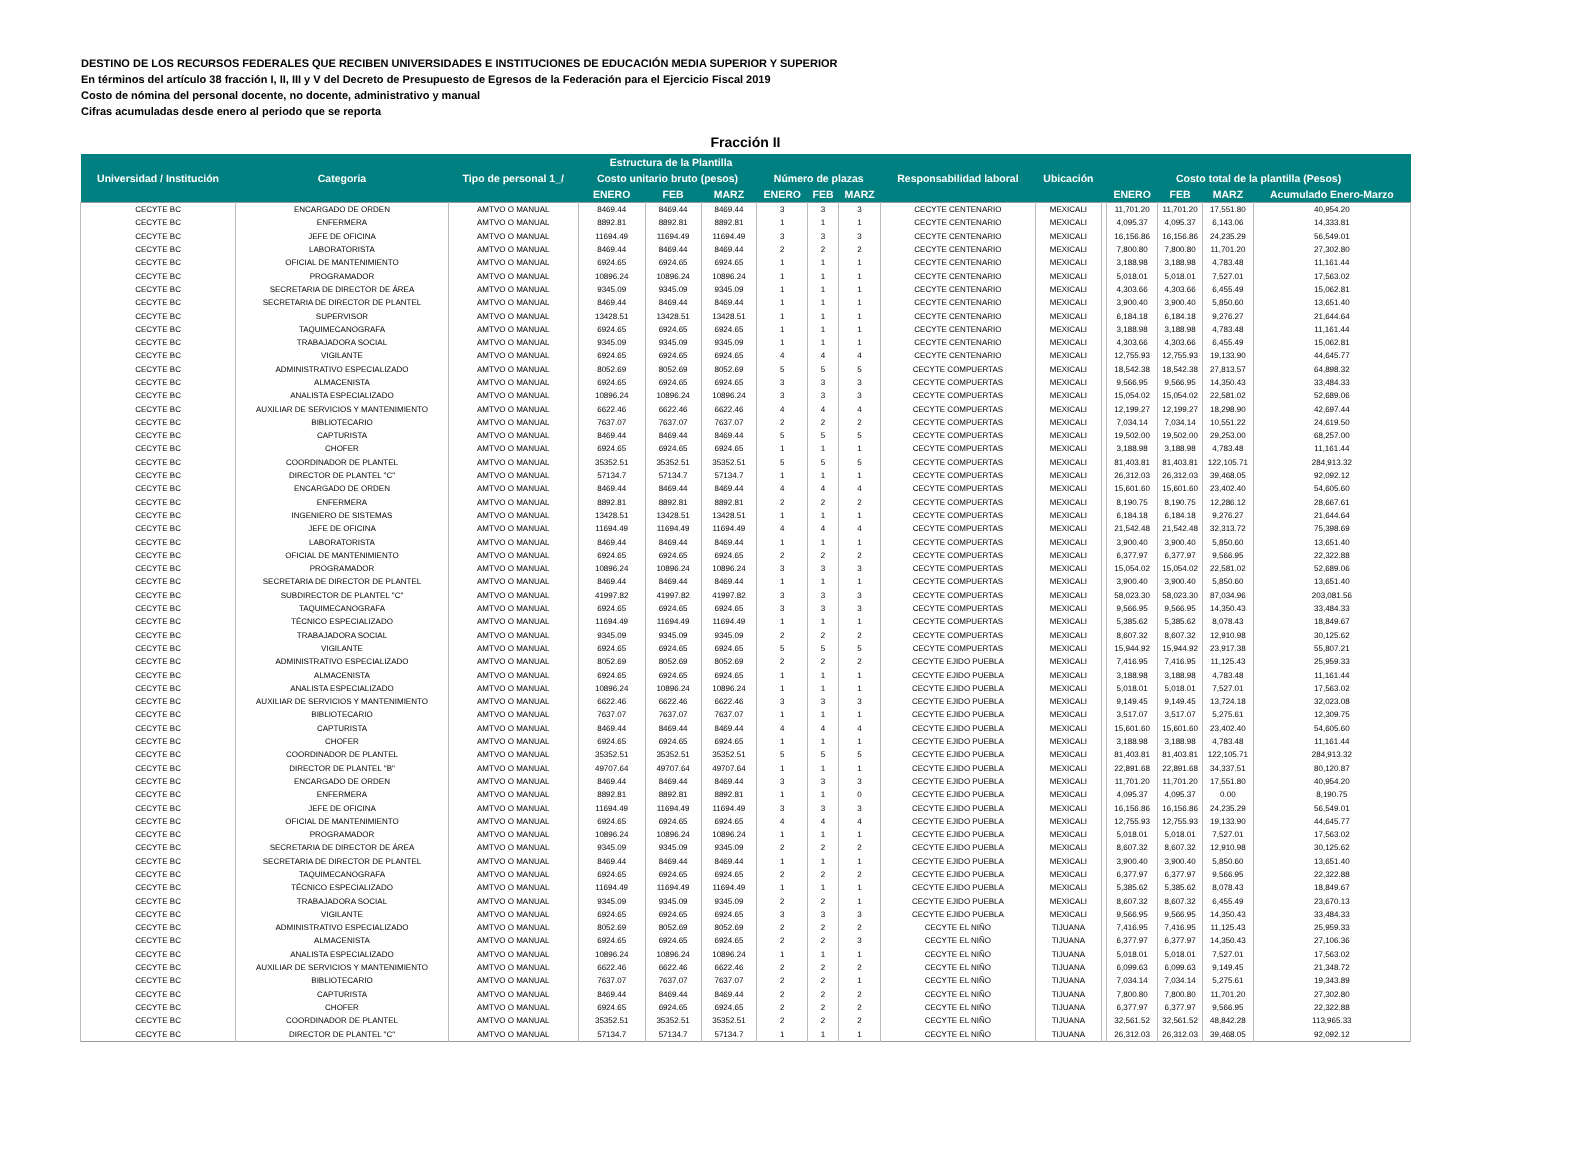DESTINO DE LOS RECURSOS FEDERALES QUE RECIBEN UNIVERSIDADES E INSTITUCIONES DE EDUCACIÓN MEDIA SUPERIOR Y SUPERIOR
En términos del artículo 38 fracción I, II, III y V del Decreto de Presupuesto de Egresos de la Federación para el Ejercicio Fiscal 2019
Costo de nómina del personal docente, no docente, administrativo y manual
Cifras acumuladas desde enero al periodo que se reporta
Fracción II
| Universidad / Institución | Estructura de la Plantilla | | | | | | | | | | | | | | |
| --- | --- | --- | --- | --- | --- | --- | --- | --- | --- | --- | --- | --- | --- | --- | --- |
| | Categoria | Tipo de personal 1_/ | Costo unitario bruto (pesos) | | | Número de plazas | | | Responsabilidad laboral | Ubicación | | Costo total de la plantilla (Pesos) | | | |
| | | | ENERO | FEB | MARZ | ENERO | FEB | MARZ | | | | ENERO | FEB | MARZ | Acumulado Enero-Marzo |
| CECYTE BC | ENCARGADO DE ORDEN | AMTVO O MANUAL | 8469.44 | 8469.44 | 8469.44 | 3 | 3 | 3 | CECYTE CENTENARIO | MEXICALI | | 11,701.20 | 11,701.20 | 17,551.80 | 40,954.20 |
| CECYTE BC | ENFERMERA | AMTVO O MANUAL | 8892.81 | 8892.81 | 8892.81 | 1 | 1 | 1 | CECYTE CENTENARIO | MEXICALI | | 4,095.37 | 4,095.37 | 6,143.06 | 14,333.81 |
| CECYTE BC | JEFE DE OFICINA | AMTVO O MANUAL | 11694.49 | 11694.49 | 11694.49 | 3 | 3 | 3 | CECYTE CENTENARIO | MEXICALI | | 16,156.86 | 16,156.86 | 24,235.29 | 56,549.01 |
| CECYTE BC | LABORATORISTA | AMTVO O MANUAL | 8469.44 | 8469.44 | 8469.44 | 2 | 2 | 2 | CECYTE CENTENARIO | MEXICALI | | 7,800.80 | 7,800.80 | 11,701.20 | 27,302.80 |
| CECYTE BC | OFICIAL DE MANTENIMIENTO | AMTVO O MANUAL | 6924.65 | 6924.65 | 6924.65 | 1 | 1 | 1 | CECYTE CENTENARIO | MEXICALI | | 3,188.98 | 3,188.98 | 4,783.48 | 11,161.44 |
| CECYTE BC | PROGRAMADOR | AMTVO O MANUAL | 10896.24 | 10896.24 | 10896.24 | 1 | 1 | 1 | CECYTE CENTENARIO | MEXICALI | | 5,018.01 | 5,018.01 | 7,527.01 | 17,563.02 |
| CECYTE BC | SECRETARIA DE DIRECTOR DE ÁREA | AMTVO O MANUAL | 9345.09 | 9345.09 | 9345.09 | 1 | 1 | 1 | CECYTE CENTENARIO | MEXICALI | | 4,303.66 | 4,303.66 | 6,455.49 | 15,062.81 |
| CECYTE BC | SECRETARIA DE DIRECTOR DE PLANTEL | AMTVO O MANUAL | 8469.44 | 8469.44 | 8469.44 | 1 | 1 | 1 | CECYTE CENTENARIO | MEXICALI | | 3,900.40 | 3,900.40 | 5,850.60 | 13,651.40 |
| CECYTE BC | SUPERVISOR | AMTVO O MANUAL | 13428.51 | 13428.51 | 13428.51 | 1 | 1 | 1 | CECYTE CENTENARIO | MEXICALI | | 6,184.18 | 6,184.18 | 9,276.27 | 21,644.64 |
| CECYTE BC | TAQUIMECANOGRAFA | AMTVO O MANUAL | 6924.65 | 6924.65 | 6924.65 | 1 | 1 | 1 | CECYTE CENTENARIO | MEXICALI | | 3,188.98 | 3,188.98 | 4,783.48 | 11,161.44 |
| CECYTE BC | TRABAJADORA SOCIAL | AMTVO O MANUAL | 9345.09 | 9345.09 | 9345.09 | 1 | 1 | 1 | CECYTE CENTENARIO | MEXICALI | | 4,303.66 | 4,303.66 | 6,455.49 | 15,062.81 |
| CECYTE BC | VIGILANTE | AMTVO O MANUAL | 6924.65 | 6924.65 | 6924.65 | 4 | 4 | 4 | CECYTE CENTENARIO | MEXICALI | | 12,755.93 | 12,755.93 | 19,133.90 | 44,645.77 |
| CECYTE BC | ADMINISTRATIVO ESPECIALIZADO | AMTVO O MANUAL | 8052.69 | 8052.69 | 8052.69 | 5 | 5 | 5 | CECYTE COMPUERTAS | MEXICALI | | 18,542.38 | 18,542.38 | 27,813.57 | 64,898.32 |
| CECYTE BC | ALMACENISTA | AMTVO O MANUAL | 6924.65 | 6924.65 | 6924.65 | 3 | 3 | 3 | CECYTE COMPUERTAS | MEXICALI | | 9,566.95 | 9,566.95 | 14,350.43 | 33,484.33 |
| CECYTE BC | ANALISTA ESPECIALIZADO | AMTVO O MANUAL | 10896.24 | 10896.24 | 10896.24 | 3 | 3 | 3 | CECYTE COMPUERTAS | MEXICALI | | 15,054.02 | 15,054.02 | 22,581.02 | 52,689.06 |
| CECYTE BC | AUXILIAR DE SERVICIOS Y MANTENIMIENTO | AMTVO O MANUAL | 6622.46 | 6622.46 | 6622.46 | 4 | 4 | 4 | CECYTE COMPUERTAS | MEXICALI | | 12,199.27 | 12,199.27 | 18,298.90 | 42,697.44 |
| CECYTE BC | BIBLIOTECARIO | AMTVO O MANUAL | 7637.07 | 7637.07 | 7637.07 | 2 | 2 | 2 | CECYTE COMPUERTAS | MEXICALI | | 7,034.14 | 7,034.14 | 10,551.22 | 24,619.50 |
| CECYTE BC | CAPTURISTA | AMTVO O MANUAL | 8469.44 | 8469.44 | 8469.44 | 5 | 5 | 5 | CECYTE COMPUERTAS | MEXICALI | | 19,502.00 | 19,502.00 | 29,253.00 | 68,257.00 |
| CECYTE BC | CHOFER | AMTVO O MANUAL | 6924.65 | 6924.65 | 6924.65 | 1 | 1 | 1 | CECYTE COMPUERTAS | MEXICALI | | 3,188.98 | 3,188.98 | 4,783.48 | 11,161.44 |
| CECYTE BC | COORDINADOR DE PLANTEL | AMTVO O MANUAL | 35352.51 | 35352.51 | 35352.51 | 5 | 5 | 5 | CECYTE COMPUERTAS | MEXICALI | | 81,403.81 | 81,403.81 | 122,105.71 | 284,913.32 |
| CECYTE BC | DIRECTOR DE PLANTEL "C" | AMTVO O MANUAL | 57134.7 | 57134.7 | 57134.7 | 1 | 1 | 1 | CECYTE COMPUERTAS | MEXICALI | | 26,312.03 | 26,312.03 | 39,468.05 | 92,092.12 |
| CECYTE BC | ENCARGADO DE ORDEN | AMTVO O MANUAL | 8469.44 | 8469.44 | 8469.44 | 4 | 4 | 4 | CECYTE COMPUERTAS | MEXICALI | | 15,601.60 | 15,601.60 | 23,402.40 | 54,605.60 |
| CECYTE BC | ENFERMERA | AMTVO O MANUAL | 8892.81 | 8892.81 | 8892.81 | 2 | 2 | 2 | CECYTE COMPUERTAS | MEXICALI | | 8,190.75 | 8,190.75 | 12,286.12 | 28,667.61 |
| CECYTE BC | INGENIERO DE SISTEMAS | AMTVO O MANUAL | 13428.51 | 13428.51 | 13428.51 | 1 | 1 | 1 | CECYTE COMPUERTAS | MEXICALI | | 6,184.18 | 6,184.18 | 9,276.27 | 21,644.64 |
| CECYTE BC | JEFE DE OFICINA | AMTVO O MANUAL | 11694.49 | 11694.49 | 11694.49 | 4 | 4 | 4 | CECYTE COMPUERTAS | MEXICALI | | 21,542.48 | 21,542.48 | 32,313.72 | 75,398.69 |
| CECYTE BC | LABORATORISTA | AMTVO O MANUAL | 8469.44 | 8469.44 | 8469.44 | 1 | 1 | 1 | CECYTE COMPUERTAS | MEXICALI | | 3,900.40 | 3,900.40 | 5,850.60 | 13,651.40 |
| CECYTE BC | OFICIAL DE MANTENIMIENTO | AMTVO O MANUAL | 6924.65 | 6924.65 | 6924.65 | 2 | 2 | 2 | CECYTE COMPUERTAS | MEXICALI | | 6,377.97 | 6,377.97 | 9,566.95 | 22,322.88 |
| CECYTE BC | PROGRAMADOR | AMTVO O MANUAL | 10896.24 | 10896.24 | 10896.24 | 3 | 3 | 3 | CECYTE COMPUERTAS | MEXICALI | | 15,054.02 | 15,054.02 | 22,581.02 | 52,689.06 |
| CECYTE BC | SECRETARIA DE DIRECTOR DE PLANTEL | AMTVO O MANUAL | 8469.44 | 8469.44 | 8469.44 | 1 | 1 | 1 | CECYTE COMPUERTAS | MEXICALI | | 3,900.40 | 3,900.40 | 5,850.60 | 13,651.40 |
| CECYTE BC | SUBDIRECTOR DE PLANTEL "C" | AMTVO O MANUAL | 41997.82 | 41997.82 | 41997.82 | 3 | 3 | 3 | CECYTE COMPUERTAS | MEXICALI | | 58,023.30 | 58,023.30 | 87,034.96 | 203,081.56 |
| CECYTE BC | TAQUIMECANOGRAFA | AMTVO O MANUAL | 6924.65 | 6924.65 | 6924.65 | 3 | 3 | 3 | CECYTE COMPUERTAS | MEXICALI | | 9,566.95 | 9,566.95 | 14,350.43 | 33,484.33 |
| CECYTE BC | TÉCNICO ESPECIALIZADO | AMTVO O MANUAL | 11694.49 | 11694.49 | 11694.49 | 1 | 1 | 1 | CECYTE COMPUERTAS | MEXICALI | | 5,385.62 | 5,385.62 | 8,078.43 | 18,849.67 |
| CECYTE BC | TRABAJADORA SOCIAL | AMTVO O MANUAL | 9345.09 | 9345.09 | 9345.09 | 2 | 2 | 2 | CECYTE COMPUERTAS | MEXICALI | | 8,607.32 | 8,607.32 | 12,910.98 | 30,125.62 |
| CECYTE BC | VIGILANTE | AMTVO O MANUAL | 6924.65 | 6924.65 | 6924.65 | 5 | 5 | 5 | CECYTE COMPUERTAS | MEXICALI | | 15,944.92 | 15,944.92 | 23,917.38 | 55,807.21 |
| CECYTE BC | ADMINISTRATIVO ESPECIALIZADO | AMTVO O MANUAL | 8052.69 | 8052.69 | 8052.69 | 2 | 2 | 2 | CECYTE EJIDO PUEBLA | MEXICALI | | 7,416.95 | 7,416.95 | 11,125.43 | 25,959.33 |
| CECYTE BC | ALMACENISTA | AMTVO O MANUAL | 6924.65 | 6924.65 | 6924.65 | 1 | 1 | 1 | CECYTE EJIDO PUEBLA | MEXICALI | | 3,188.98 | 3,188.98 | 4,783.48 | 11,161.44 |
| CECYTE BC | ANALISTA ESPECIALIZADO | AMTVO O MANUAL | 10896.24 | 10896.24 | 10896.24 | 1 | 1 | 1 | CECYTE EJIDO PUEBLA | MEXICALI | | 5,018.01 | 5,018.01 | 7,527.01 | 17,563.02 |
| CECYTE BC | AUXILIAR DE SERVICIOS Y MANTENIMIENTO | AMTVO O MANUAL | 6622.46 | 6622.46 | 6622.46 | 3 | 3 | 3 | CECYTE EJIDO PUEBLA | MEXICALI | | 9,149.45 | 9,149.45 | 13,724.18 | 32,023.08 |
| CECYTE BC | BIBLIOTECARIO | AMTVO O MANUAL | 7637.07 | 7637.07 | 7637.07 | 1 | 1 | 1 | CECYTE EJIDO PUEBLA | MEXICALI | | 3,517.07 | 3,517.07 | 5,275.61 | 12,309.75 |
| CECYTE BC | CAPTURISTA | AMTVO O MANUAL | 8469.44 | 8469.44 | 8469.44 | 4 | 4 | 4 | CECYTE EJIDO PUEBLA | MEXICALI | | 15,601.60 | 15,601.60 | 23,402.40 | 54,605.60 |
| CECYTE BC | CHOFER | AMTVO O MANUAL | 6924.65 | 6924.65 | 6924.65 | 1 | 1 | 1 | CECYTE EJIDO PUEBLA | MEXICALI | | 3,188.98 | 3,188.98 | 4,783.48 | 11,161.44 |
| CECYTE BC | COORDINADOR DE PLANTEL | AMTVO O MANUAL | 35352.51 | 35352.51 | 35352.51 | 5 | 5 | 5 | CECYTE EJIDO PUEBLA | MEXICALI | | 81,403.81 | 81,403.81 | 122,105.71 | 284,913.32 |
| CECYTE BC | DIRECTOR DE PLANTEL "B" | AMTVO O MANUAL | 49707.64 | 49707.64 | 49707.64 | 1 | 1 | 1 | CECYTE EJIDO PUEBLA | MEXICALI | | 22,891.68 | 22,891.68 | 34,337.51 | 80,120.87 |
| CECYTE BC | ENCARGADO DE ORDEN | AMTVO O MANUAL | 8469.44 | 8469.44 | 8469.44 | 3 | 3 | 3 | CECYTE EJIDO PUEBLA | MEXICALI | | 11,701.20 | 11,701.20 | 17,551.80 | 40,954.20 |
| CECYTE BC | ENFERMERA | AMTVO O MANUAL | 8892.81 | 8892.81 | 8892.81 | 1 | 1 | 0 | CECYTE EJIDO PUEBLA | MEXICALI | | 4,095.37 | 4,095.37 | 0.00 | 8,190.75 |
| CECYTE BC | JEFE DE OFICINA | AMTVO O MANUAL | 11694.49 | 11694.49 | 11694.49 | 3 | 3 | 3 | CECYTE EJIDO PUEBLA | MEXICALI | | 16,156.86 | 16,156.86 | 24,235.29 | 56,549.01 |
| CECYTE BC | OFICIAL DE MANTENIMIENTO | AMTVO O MANUAL | 6924.65 | 6924.65 | 6924.65 | 4 | 4 | 4 | CECYTE EJIDO PUEBLA | MEXICALI | | 12,755.93 | 12,755.93 | 19,133.90 | 44,645.77 |
| CECYTE BC | PROGRAMADOR | AMTVO O MANUAL | 10896.24 | 10896.24 | 10896.24 | 1 | 1 | 1 | CECYTE EJIDO PUEBLA | MEXICALI | | 5,018.01 | 5,018.01 | 7,527.01 | 17,563.02 |
| CECYTE BC | SECRETARIA DE DIRECTOR DE ÁREA | AMTVO O MANUAL | 9345.09 | 9345.09 | 9345.09 | 2 | 2 | 2 | CECYTE EJIDO PUEBLA | MEXICALI | | 8,607.32 | 8,607.32 | 12,910.98 | 30,125.62 |
| CECYTE BC | SECRETARIA DE DIRECTOR DE PLANTEL | AMTVO O MANUAL | 8469.44 | 8469.44 | 8469.44 | 1 | 1 | 1 | CECYTE EJIDO PUEBLA | MEXICALI | | 3,900.40 | 3,900.40 | 5,850.60 | 13,651.40 |
| CECYTE BC | TAQUIMECANOGRAFA | AMTVO O MANUAL | 6924.65 | 6924.65 | 6924.65 | 2 | 2 | 2 | CECYTE EJIDO PUEBLA | MEXICALI | | 6,377.97 | 6,377.97 | 9,566.95 | 22,322.88 |
| CECYTE BC | TÉCNICO ESPECIALIZADO | AMTVO O MANUAL | 11694.49 | 11694.49 | 11694.49 | 1 | 1 | 1 | CECYTE EJIDO PUEBLA | MEXICALI | | 5,385.62 | 5,385.62 | 8,078.43 | 18,849.67 |
| CECYTE BC | TRABAJADORA SOCIAL | AMTVO O MANUAL | 9345.09 | 9345.09 | 9345.09 | 2 | 2 | 1 | CECYTE EJIDO PUEBLA | MEXICALI | | 8,607.32 | 8,607.32 | 6,455.49 | 23,670.13 |
| CECYTE BC | VIGILANTE | AMTVO O MANUAL | 6924.65 | 6924.65 | 6924.65 | 3 | 3 | 3 | CECYTE EJIDO PUEBLA | MEXICALI | | 9,566.95 | 9,566.95 | 14,350.43 | 33,484.33 |
| CECYTE BC | ADMINISTRATIVO ESPECIALIZADO | AMTVO O MANUAL | 8052.69 | 8052.69 | 8052.69 | 2 | 2 | 2 | CECYTE EL NIÑO | TIJUANA | | 7,416.95 | 7,416.95 | 11,125.43 | 25,959.33 |
| CECYTE BC | ALMACENISTA | AMTVO O MANUAL | 6924.65 | 6924.65 | 6924.65 | 2 | 2 | 3 | CECYTE EL NIÑO | TIJUANA | | 6,377.97 | 6,377.97 | 14,350.43 | 27,106.36 |
| CECYTE BC | ANALISTA ESPECIALIZADO | AMTVO O MANUAL | 10896.24 | 10896.24 | 10896.24 | 1 | 1 | 1 | CECYTE EL NIÑO | TIJUANA | | 5,018.01 | 5,018.01 | 7,527.01 | 17,563.02 |
| CECYTE BC | AUXILIAR DE SERVICIOS Y MANTENIMIENTO | AMTVO O MANUAL | 6622.46 | 6622.46 | 6622.46 | 2 | 2 | 2 | CECYTE EL NIÑO | TIJUANA | | 6,099.63 | 6,099.63 | 9,149.45 | 21,348.72 |
| CECYTE BC | BIBLIOTECARIO | AMTVO O MANUAL | 7637.07 | 7637.07 | 7637.07 | 2 | 2 | 1 | CECYTE EL NIÑO | TIJUANA | | 7,034.14 | 7,034.14 | 5,275.61 | 19,343.89 |
| CECYTE BC | CAPTURISTA | AMTVO O MANUAL | 8469.44 | 8469.44 | 8469.44 | 2 | 2 | 2 | CECYTE EL NIÑO | TIJUANA | | 7,800.80 | 7,800.80 | 11,701.20 | 27,302.80 |
| CECYTE BC | CHOFER | AMTVO O MANUAL | 6924.65 | 6924.65 | 6924.65 | 2 | 2 | 2 | CECYTE EL NIÑO | TIJUANA | | 6,377.97 | 6,377.97 | 9,566.95 | 22,322.88 |
| CECYTE BC | COORDINADOR DE PLANTEL | AMTVO O MANUAL | 35352.51 | 35352.51 | 35352.51 | 2 | 2 | 2 | CECYTE EL NIÑO | TIJUANA | | 32,561.52 | 32,561.52 | 48,842.28 | 113,965.33 |
| CECYTE BC | DIRECTOR DE PLANTEL "C" | AMTVO O MANUAL | 57134.7 | 57134.7 | 57134.7 | 1 | 1 | 1 | CECYTE EL NIÑO | TIJUANA | | 26,312.03 | 26,312.03 | 39,468.05 | 92,092.12 |